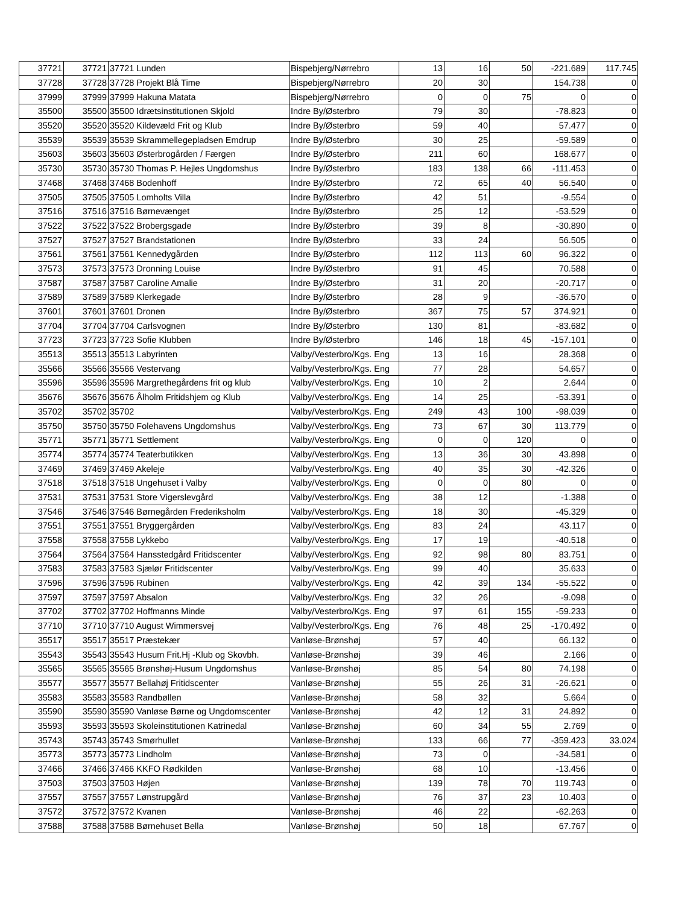| 37721 | 37721 | 37721 Lunden | Bispebjerg/Nørrebro | 13 | 16 | 50 | -221.689 | 117.745 |
| 37728 | 37728 | 37728 Projekt Blå Time | Bispebjerg/Nørrebro | 20 | 30 | | 154.738 | 0 |
| 37999 | 37999 | 37999 Hakuna Matata | Bispebjerg/Nørrebro | 0 | 0 | 75 | 0 | 0 |
| 35500 | 35500 | 35500 Idrætsinstitutionen Skjold | Indre By/Østerbro | 79 | 30 | | -78.823 | 0 |
| 35520 | 35520 | 35520 Kildevæld Frit og Klub | Indre By/Østerbro | 59 | 40 | | 57.477 | 0 |
| 35539 | 35539 | 35539 Skrammellegepladsen Emdrup | Indre By/Østerbro | 30 | 25 | | -59.589 | 0 |
| 35603 | 35603 | 35603 Østerbrogården / Færgen | Indre By/Østerbro | 211 | 60 | | 168.677 | 0 |
| 35730 | 35730 | 35730 Thomas P. Hejles Ungdomshus | Indre By/Østerbro | 183 | 138 | 66 | -111.453 | 0 |
| 37468 | 37468 | 37468 Bodenhoff | Indre By/Østerbro | 72 | 65 | 40 | 56.540 | 0 |
| 37505 | 37505 | 37505 Lomholts Villa | Indre By/Østerbro | 42 | 51 | | -9.554 | 0 |
| 37516 | 37516 | 37516 Børnevænget | Indre By/Østerbro | 25 | 12 | | -53.529 | 0 |
| 37522 | 37522 | 37522 Brobergsgade | Indre By/Østerbro | 39 | 8 | | -30.890 | 0 |
| 37527 | 37527 | 37527 Brandstationen | Indre By/Østerbro | 33 | 24 | | 56.505 | 0 |
| 37561 | 37561 | 37561 Kennedygården | Indre By/Østerbro | 112 | 113 | 60 | 96.322 | 0 |
| 37573 | 37573 | 37573 Dronning Louise | Indre By/Østerbro | 91 | 45 | | 70.588 | 0 |
| 37587 | 37587 | 37587 Caroline Amalie | Indre By/Østerbro | 31 | 20 | | -20.717 | 0 |
| 37589 | 37589 | 37589 Klerkegade | Indre By/Østerbro | 28 | 9 | | -36.570 | 0 |
| 37601 | 37601 | 37601 Dronen | Indre By/Østerbro | 367 | 75 | 57 | 374.921 | 0 |
| 37704 | 37704 | 37704 Carlsvognen | Indre By/Østerbro | 130 | 81 | | -83.682 | 0 |
| 37723 | 37723 | 37723 Sofie Klubben | Indre By/Østerbro | 146 | 18 | 45 | -157.101 | 0 |
| 35513 | 35513 | 35513 Labyrinten | Valby/Vesterbro/Kgs. Eng | 13 | 16 | | 28.368 | 0 |
| 35566 | 35566 | 35566 Vestervang | Valby/Vesterbro/Kgs. Eng | 77 | 28 | | 54.657 | 0 |
| 35596 | 35596 | 35596 Margrethegårdens frit og klub | Valby/Vesterbro/Kgs. Eng | 10 | 2 | | 2.644 | 0 |
| 35676 | 35676 | 35676 Ålholm Fritidshjem og Klub | Valby/Vesterbro/Kgs. Eng | 14 | 25 | | -53.391 | 0 |
| 35702 | 35702 | 35702 | Valby/Vesterbro/Kgs. Eng | 249 | 43 | 100 | -98.039 | 0 |
| 35750 | 35750 | 35750 Folehavens Ungdomshus | Valby/Vesterbro/Kgs. Eng | 73 | 67 | 30 | 113.779 | 0 |
| 35771 | 35771 | 35771 Settlement | Valby/Vesterbro/Kgs. Eng | 0 | 0 | 120 | 0 | 0 |
| 35774 | 35774 | 35774 Teaterbutikken | Valby/Vesterbro/Kgs. Eng | 13 | 36 | 30 | 43.898 | 0 |
| 37469 | 37469 | 37469 Akeleje | Valby/Vesterbro/Kgs. Eng | 40 | 35 | 30 | -42.326 | 0 |
| 37518 | 37518 | 37518 Ungehuset i Valby | Valby/Vesterbro/Kgs. Eng | 0 | 0 | 80 | 0 | 0 |
| 37531 | 37531 | 37531 Store Vigerslevgård | Valby/Vesterbro/Kgs. Eng | 38 | 12 | | -1.388 | 0 |
| 37546 | 37546 | 37546 Børnegården Frederiksholm | Valby/Vesterbro/Kgs. Eng | 18 | 30 | | -45.329 | 0 |
| 37551 | 37551 | 37551 Bryggergården | Valby/Vesterbro/Kgs. Eng | 83 | 24 | | 43.117 | 0 |
| 37558 | 37558 | 37558 Lykkebo | Valby/Vesterbro/Kgs. Eng | 17 | 19 | | -40.518 | 0 |
| 37564 | 37564 | 37564 Hansstedgård Fritidscenter | Valby/Vesterbro/Kgs. Eng | 92 | 98 | 80 | 83.751 | 0 |
| 37583 | 37583 | 37583 Sjælør Fritidscenter | Valby/Vesterbro/Kgs. Eng | 99 | 40 | | 35.633 | 0 |
| 37596 | 37596 | 37596 Rubinen | Valby/Vesterbro/Kgs. Eng | 42 | 39 | 134 | -55.522 | 0 |
| 37597 | 37597 | 37597 Absalon | Valby/Vesterbro/Kgs. Eng | 32 | 26 | | -9.098 | 0 |
| 37702 | 37702 | 37702 Hoffmanns Minde | Valby/Vesterbro/Kgs. Eng | 97 | 61 | 155 | -59.233 | 0 |
| 37710 | 37710 | 37710 August Wimmersvej | Valby/Vesterbro/Kgs. Eng | 76 | 48 | 25 | -170.492 | 0 |
| 35517 | 35517 | 35517 Præstekær | Vanløse-Brønshøj | 57 | 40 | | 66.132 | 0 |
| 35543 | 35543 | 35543 Husum Frit.Hj -Klub og Skovbh. | Vanløse-Brønshøj | 39 | 46 | | 2.166 | 0 |
| 35565 | 35565 | 35565 Brønshøj-Husum Ungdomshus | Vanløse-Brønshøj | 85 | 54 | 80 | 74.198 | 0 |
| 35577 | 35577 | 35577 Bellahøj Fritidscenter | Vanløse-Brønshøj | 55 | 26 | 31 | -26.621 | 0 |
| 35583 | 35583 | 35583 Randbøllen | Vanløse-Brønshøj | 58 | 32 | | 5.664 | 0 |
| 35590 | 35590 | 35590 Vanløse Børne og Ungdomscenter | Vanløse-Brønshøj | 42 | 12 | 31 | 24.892 | 0 |
| 35593 | 35593 | 35593 Skoleinstitutionen Katrinedal | Vanløse-Brønshøj | 60 | 34 | 55 | 2.769 | 0 |
| 35743 | 35743 | 35743 Smørhullet | Vanløse-Brønshøj | 133 | 66 | 77 | -359.423 | 33.024 |
| 35773 | 35773 | 35773 Lindholm | Vanløse-Brønshøj | 73 | 0 | | -34.581 | 0 |
| 37466 | 37466 | 37466 KKFO Rødkilden | Vanløse-Brønshøj | 68 | 10 | | -13.456 | 0 |
| 37503 | 37503 | 37503 Højen | Vanløse-Brønshøj | 139 | 78 | 70 | 119.743 | 0 |
| 37557 | 37557 | 37557 Lønstrupgård | Vanløse-Brønshøj | 76 | 37 | 23 | 10.403 | 0 |
| 37572 | 37572 | 37572 Kvanen | Vanløse-Brønshøj | 46 | 22 | | -62.263 | 0 |
| 37588 | 37588 | 37588 Børnehuset Bella | Vanløse-Brønshøj | 50 | 18 | | 67.767 | 0 |